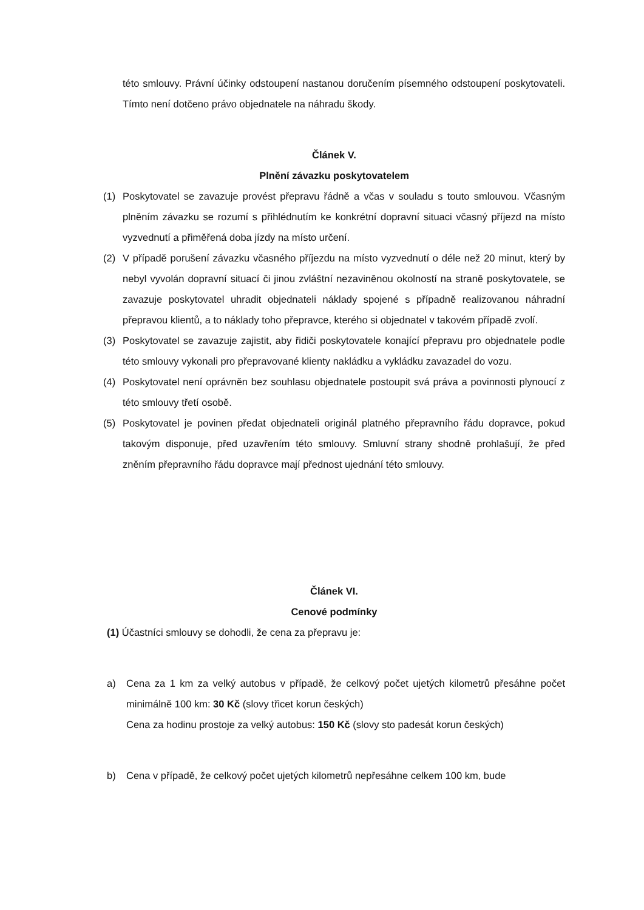této smlouvy. Právní účinky odstoupení nastanou doručením písemného odstoupení poskytovateli. Tímto není dotčeno právo objednatele na náhradu škody.
Článek V.
Plnění závazku poskytovatelem
(1) Poskytovatel se zavazuje provést přepravu řádně a včas v souladu s touto smlouvou. Včasným plněním závazku se rozumí s přihlédnutím ke konkrétní dopravní situaci včasný příjezd na místo vyzvednutí a přiměřená doba jízdy na místo určení.
(2) V případě porušení závazku včasného příjezdu na místo vyzvednutí o déle než 20 minut, který by nebyl vyvolán dopravní situací či jinou zvláštní nezaviněnou okolností na straně poskytovatele, se zavazuje poskytovatel uhradit objednateli náklady spojené s případně realizovanou náhradní přepravou klientů, a to náklady toho přepravce, kterého si objednatel v takovém případě zvolí.
(3) Poskytovatel se zavazuje zajistit, aby řidiči poskytovatele konající přepravu pro objednatele podle této smlouvy vykonali pro přepravované klienty nakládku a vykládku zavazadel do vozu.
(4) Poskytovatel není oprávněn bez souhlasu objednatele postoupit svá práva a povinnosti plynoucí z této smlouvy třetí osobě.
(5) Poskytovatel je povinen předat objednateli originál platného přepravního řádu dopravce, pokud takovým disponuje, před uzavřením této smlouvy. Smluvní strany shodně prohlašují, že před zněním přepravního řádu dopravce mají přednost ujednání této smlouvy.
Článek VI.
Cenové podmínky
(1) Účastníci smlouvy se dohodli, že cena za přepravu je:
a) Cena za 1 km za velký autobus v případě, že celkový počet ujetých kilometrů přesáhne počet minimálně 100 km: 30 Kč (slovy třicet korun českých)
Cena za hodinu prostoje za velký autobus: 150 Kč (slovy sto padesát korun českých)
b) Cena v případě, že celkový počet ujetých kilometrů nepřesáhne celkem 100 km, bude